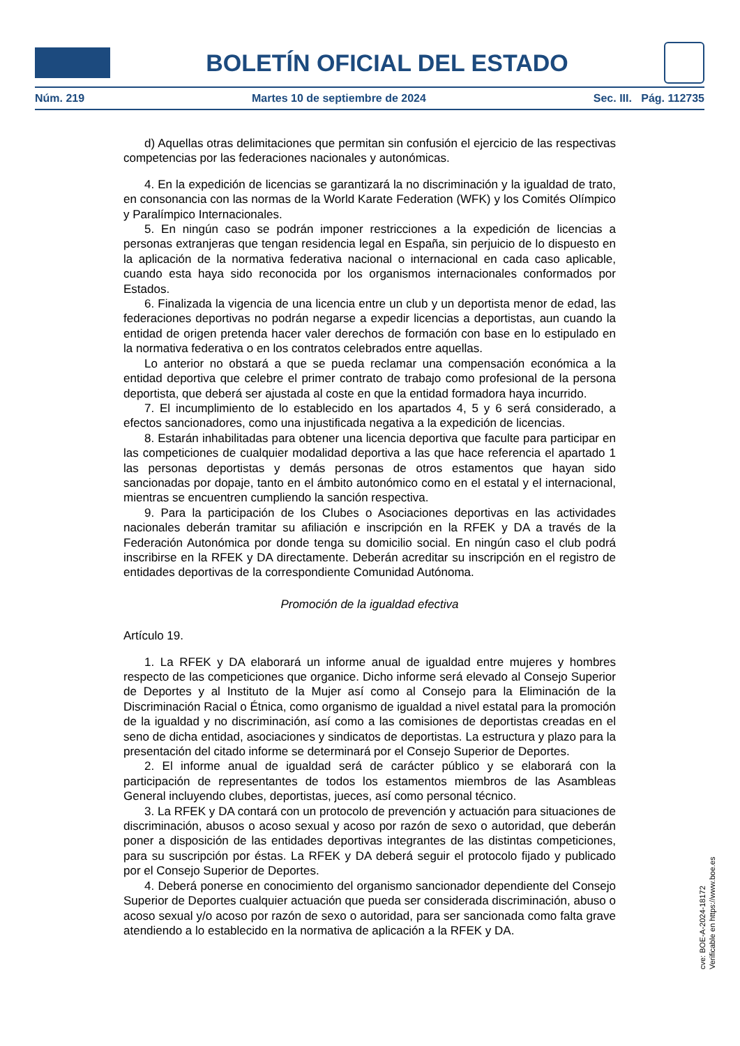BOLETÍN OFICIAL DEL ESTADO
Núm. 219 Martes 10 de septiembre de 2024 Sec. III. Pág. 112735
d) Aquellas otras delimitaciones que permitan sin confusión el ejercicio de las respectivas competencias por las federaciones nacionales y autonómicas.
4. En la expedición de licencias se garantizará la no discriminación y la igualdad de trato, en consonancia con las normas de la World Karate Federation (WFK) y los Comités Olímpico y Paralímpico Internacionales.
5. En ningún caso se podrán imponer restricciones a la expedición de licencias a personas extranjeras que tengan residencia legal en España, sin perjuicio de lo dispuesto en la aplicación de la normativa federativa nacional o internacional en cada caso aplicable, cuando esta haya sido reconocida por los organismos internacionales conformados por Estados.
6. Finalizada la vigencia de una licencia entre un club y un deportista menor de edad, las federaciones deportivas no podrán negarse a expedir licencias a deportistas, aun cuando la entidad de origen pretenda hacer valer derechos de formación con base en lo estipulado en la normativa federativa o en los contratos celebrados entre aquellas.
Lo anterior no obstará a que se pueda reclamar una compensación económica a la entidad deportiva que celebre el primer contrato de trabajo como profesional de la persona deportista, que deberá ser ajustada al coste en que la entidad formadora haya incurrido.
7. El incumplimiento de lo establecido en los apartados 4, 5 y 6 será considerado, a efectos sancionadores, como una injustificada negativa a la expedición de licencias.
8. Estarán inhabilitadas para obtener una licencia deportiva que faculte para participar en las competiciones de cualquier modalidad deportiva a las que hace referencia el apartado 1 las personas deportistas y demás personas de otros estamentos que hayan sido sancionadas por dopaje, tanto en el ámbito autonómico como en el estatal y el internacional, mientras se encuentren cumpliendo la sanción respectiva.
9. Para la participación de los Clubes o Asociaciones deportivas en las actividades nacionales deberán tramitar su afiliación e inscripción en la RFEK y DA a través de la Federación Autonómica por donde tenga su domicilio social. En ningún caso el club podrá inscribirse en la RFEK y DA directamente. Deberán acreditar su inscripción en el registro de entidades deportivas de la correspondiente Comunidad Autónoma.
Promoción de la igualdad efectiva
Artículo 19.
1. La RFEK y DA elaborará un informe anual de igualdad entre mujeres y hombres respecto de las competiciones que organice. Dicho informe será elevado al Consejo Superior de Deportes y al Instituto de la Mujer así como al Consejo para la Eliminación de la Discriminación Racial o Étnica, como organismo de igualdad a nivel estatal para la promoción de la igualdad y no discriminación, así como a las comisiones de deportistas creadas en el seno de dicha entidad, asociaciones y sindicatos de deportistas. La estructura y plazo para la presentación del citado informe se determinará por el Consejo Superior de Deportes.
2. El informe anual de igualdad será de carácter público y se elaborará con la participación de representantes de todos los estamentos miembros de las Asambleas General incluyendo clubes, deportistas, jueces, así como personal técnico.
3. La RFEK y DA contará con un protocolo de prevención y actuación para situaciones de discriminación, abusos o acoso sexual y acoso por razón de sexo o autoridad, que deberán poner a disposición de las entidades deportivas integrantes de las distintas competiciones, para su suscripción por éstas. La RFEK y DA deberá seguir el protocolo fijado y publicado por el Consejo Superior de Deportes.
4. Deberá ponerse en conocimiento del organismo sancionador dependiente del Consejo Superior de Deportes cualquier actuación que pueda ser considerada discriminación, abuso o acoso sexual y/o acoso por razón de sexo o autoridad, para ser sancionada como falta grave atendiendo a lo establecido en la normativa de aplicación a la RFEK y DA.
cve: BOE-A-2024-18172
Verificable en https://www.boe.es